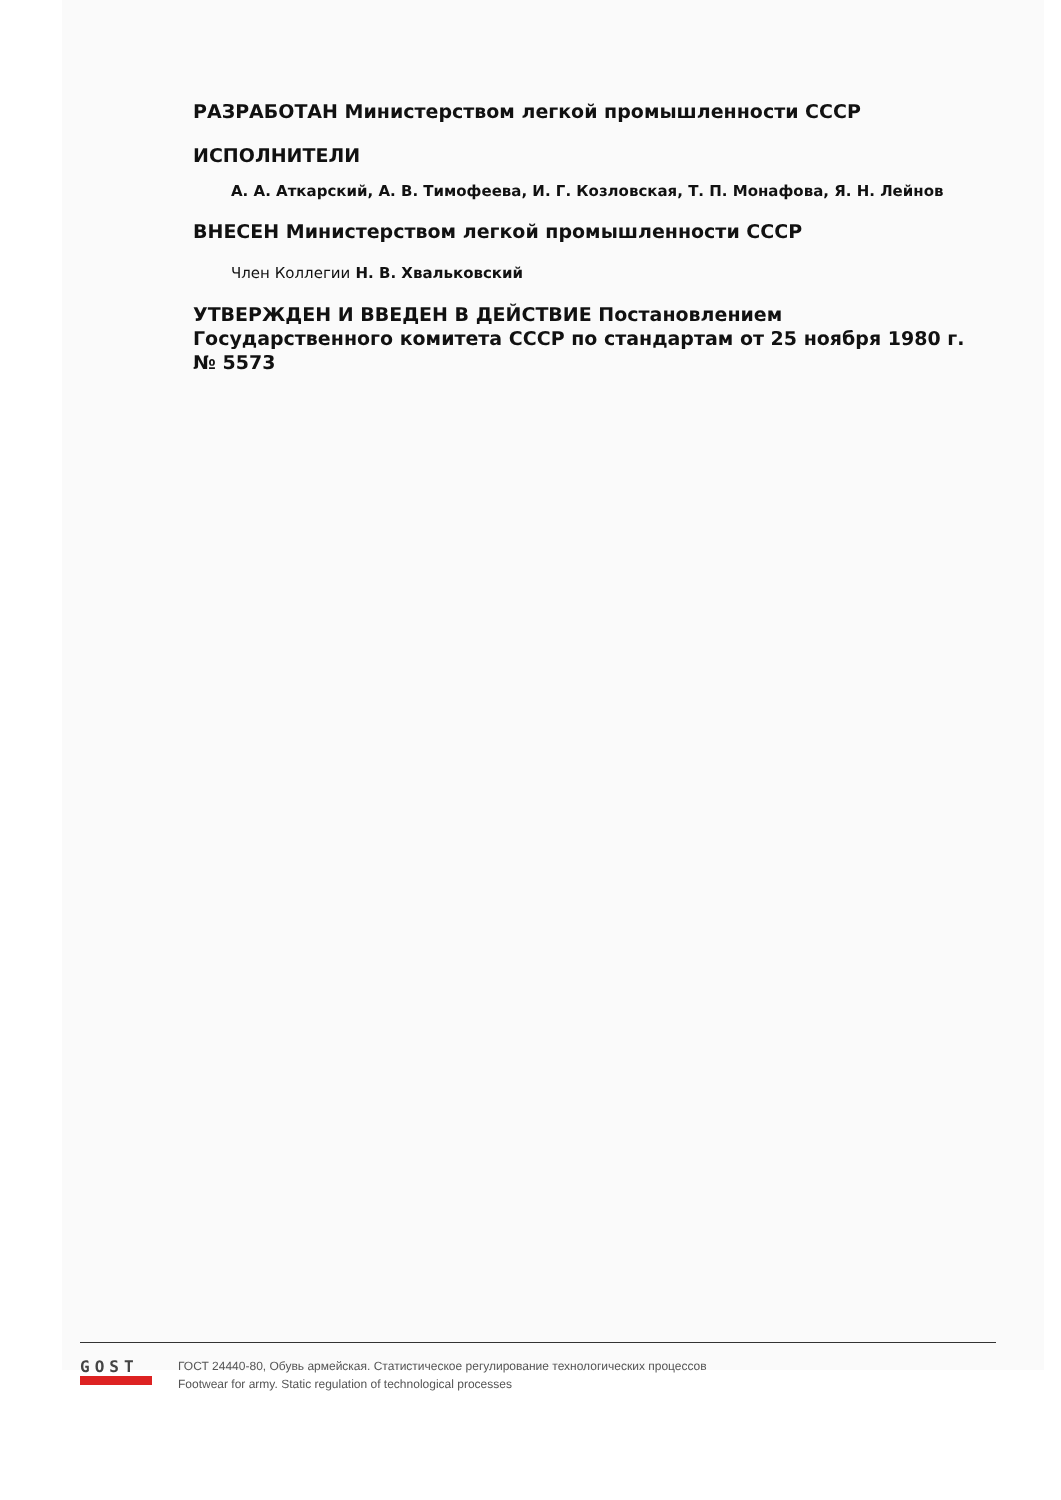РАЗРАБОТАН Министерством легкой промышленности СССР
ИСПОЛНИТЕЛИ
А. А. Аткарский, А. В. Тимофеева, И. Г. Козловская, Т. П. Монафова, Я. Н. Лейнов
ВНЕСЕН Министерством легкой промышленности СССР
Член Коллегии Н. В. Хвальковский
УТВЕРЖДЕН И ВВЕДЕН В ДЕЙСТВИЕ Постановлением Государственного комитета СССР по стандартам от 25 ноября 1980 г. № 5573
GOST
ГОСТ 24440-80, Обувь армейская. Статистическое регулирование технологических процессов
Footwear for army. Static regulation of technological processes